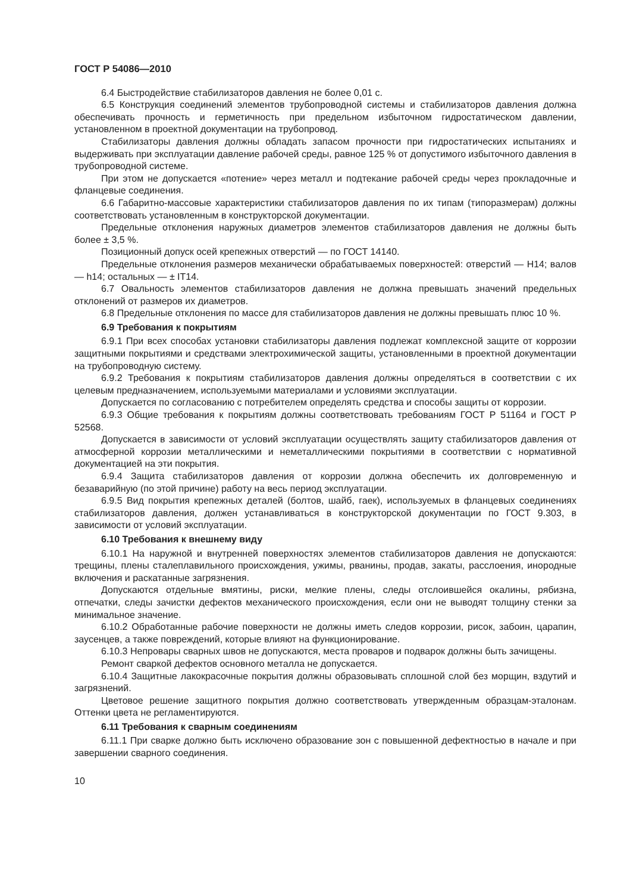ГОСТ Р 54086—2010
6.4 Быстродействие стабилизаторов давления не более 0,01 с.
6.5 Конструкция соединений элементов трубопроводной системы и стабилизаторов давления должна обеспечивать прочность и герметичность при предельном избыточном гидростатическом давлении, установленном в проектной документации на трубопровод.
Стабилизаторы давления должны обладать запасом прочности при гидростатических испытаниях и выдерживать при эксплуатации давление рабочей среды, равное 125 % от допустимого избыточного давления в трубопроводной системе.
При этом не допускается «потение» через металл и подтекание рабочей среды через прокладочные и фланцевые соединения.
6.6 Габаритно-массовые характеристики стабилизаторов давления по их типам (типоразмерам) должны соответствовать установленным в конструкторской документации.
Предельные отклонения наружных диаметров элементов стабилизаторов давления не должны быть более ± 3,5 %.
Позиционный допуск осей крепежных отверстий — по ГОСТ 14140.
Предельные отклонения размеров механически обрабатываемых поверхностей: отверстий — H14; валов — h14; остальных — ± IT14.
6.7 Овальность элементов стабилизаторов давления не должна превышать значений предельных отклонений от размеров их диаметров.
6.8 Предельные отклонения по массе для стабилизаторов давления не должны превышать плюс 10 %.
6.9 Требования к покрытиям
6.9.1 При всех способах установки стабилизаторы давления подлежат комплексной защите от коррозии защитными покрытиями и средствами электрохимической защиты, установленными в проектной документации на трубопроводную систему.
6.9.2 Требования к покрытиям стабилизаторов давления должны определяться в соответствии с их целевым предназначением, используемыми материалами и условиями эксплуатации.
Допускается по согласованию с потребителем определять средства и способы защиты от коррозии.
6.9.3 Общие требования к покрытиям должны соответствовать требованиям ГОСТ Р 51164 и ГОСТ Р 52568.
Допускается в зависимости от условий эксплуатации осуществлять защиту стабилизаторов давления от атмосферной коррозии металлическими и неметаллическими покрытиями в соответствии с нормативной документацией на эти покрытия.
6.9.4 Защита стабилизаторов давления от коррозии должна обеспечить их долговременную и безаварийную (по этой причине) работу на весь период эксплуатации.
6.9.5 Вид покрытия крепежных деталей (болтов, шайб, гаек), используемых в фланцевых соединениях стабилизаторов давления, должен устанавливаться в конструкторской документации по ГОСТ 9.303, в зависимости от условий эксплуатации.
6.10 Требования к внешнему виду
6.10.1 На наружной и внутренней поверхностях элементов стабилизаторов давления не допускаются: трещины, плены сталеплавильного происхождения, ужимы, рванины, продав, закаты, расслоения, инородные включения и раскатанные загрязнения.
Допускаются отдельные вмятины, риски, мелкие плены, следы отслоившейся окалины, рябизна, отпечатки, следы зачистки дефектов механического происхождения, если они не выводят толщину стенки за минимальное значение.
6.10.2 Обработанные рабочие поверхности не должны иметь следов коррозии, рисок, забоин, царапин, заусенцев, а также повреждений, которые влияют на функционирование.
6.10.3 Непровары сварных швов не допускаются, места проваров и подварок должны быть зачищены.
Ремонт сваркой дефектов основного металла не допускается.
6.10.4 Защитные лакокрасочные покрытия должны образовывать сплошной слой без морщин, вздутий и загрязнений.
Цветовое решение защитного покрытия должно соответствовать утвержденным образцам-эталонам. Оттенки цвета не регламентируются.
6.11 Требования к сварным соединениям
6.11.1 При сварке должно быть исключено образование зон с повышенной дефектностью в начале и при завершении сварного соединения.
10